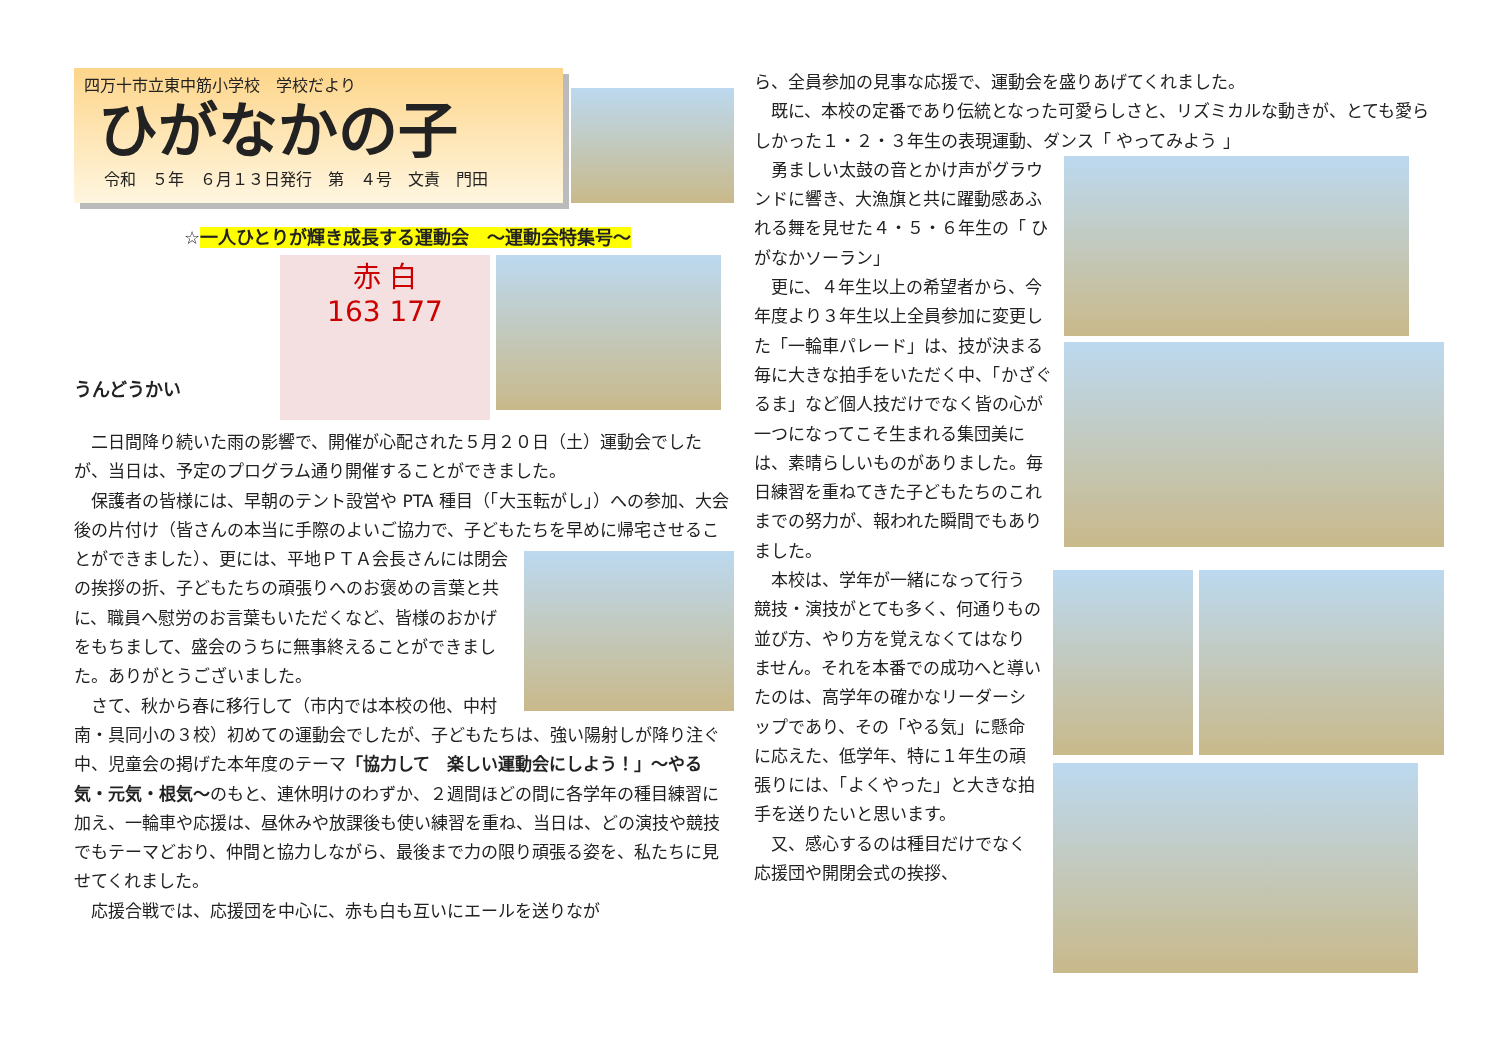四万十市立東中筋小学校　学校だより
ひがなかの子
令和　５年　６月１３日発行　第　４号　文責　門田
☆一人ひとりが輝き成長する運動会　～運動会特集号～
うんどうかい
赤 白
163 177
二日間降り続いた雨の影響で、開催が心配された５月２０日（土）運動会でしたが、当日は、予定のプログラム通り開催することができました。
保護者の皆様には、早朝のテント設営や PTA 種目（「大玉転がし」）への参加、大会後の片付け（皆さんの本当に手際のよいご協力で、子どもたちを早めに帰宅させることができました）、 更には、平地ＰＴＡ会長さんには閉会の挨拶の折、子どもたちの頑張りへのお褒めの言葉と共に、職員へ慰労のお言葉もいただくなど、皆様のおかげをもちまして、盛会のうちに無事終えることができました。ありがとうございました。
さて、秋から春に移行して（市内では本校の他、中村南・具同小の３校）初めての運動会でしたが、子どもたちは、強い陽射しが降り注ぐ中、児童会の掲げた本年度のテーマ「協力して　楽しい運動会にしよう！」～やる気・元気・根気～のもと、連休明けのわずか、２週間ほどの間に各学年の種目練習に加え、一輪車や応援は、昼休みや放課後も使い練習を重ね、当日は、どの演技や競技でもテーマどおり、仲間と協力しながら、最後まで力の限り頑張る姿を、私たちに見せてくれました。
応援合戦では、応援団を中心に、赤も白も互いにエールを送りなが
ら、全員参加の見事な応援で、運動会を盛りあげてくれました。
既に、本校の定番であり伝統となった可愛らしさと、リズミカルな動きが、とても愛らしかった１・２・３年生の表現運動、ダンス「 やってみよう 」
勇ましい太鼓の音とかけ声がグラウンドに響き、大漁旗と共に躍動感あふれる舞を見せた４・５・６年生の「 ひがなかソーラン」
更に、４年生以上の希望者から、今年度より３年生以上全員参加に変更した「一輪車パレード」は、技が決まる毎に大きな拍手をいただく中、「かざぐるま」など個人技だけでなく皆の心が一つになってこそ生まれる集団美には、素晴らしいものがありました。毎日練習を重ねてきた子どもたちのこれまでの努力が、報われた瞬間でもありました。
本校は、学年が一緒になって行う競技・演技がとても多く、何通りもの並び方、やり方を覚えなくてはなりません。それを本番での成功へと導いたのは、高学年の確かなリーダーシップであり、その「やる気」に懸命に応えた、低学年、特に１年生の頑張りには、「よくやった」と大きな拍手を送りたいと思います。
又、感心するのは種目だけでなく応援団や開閉会式の挨拶、